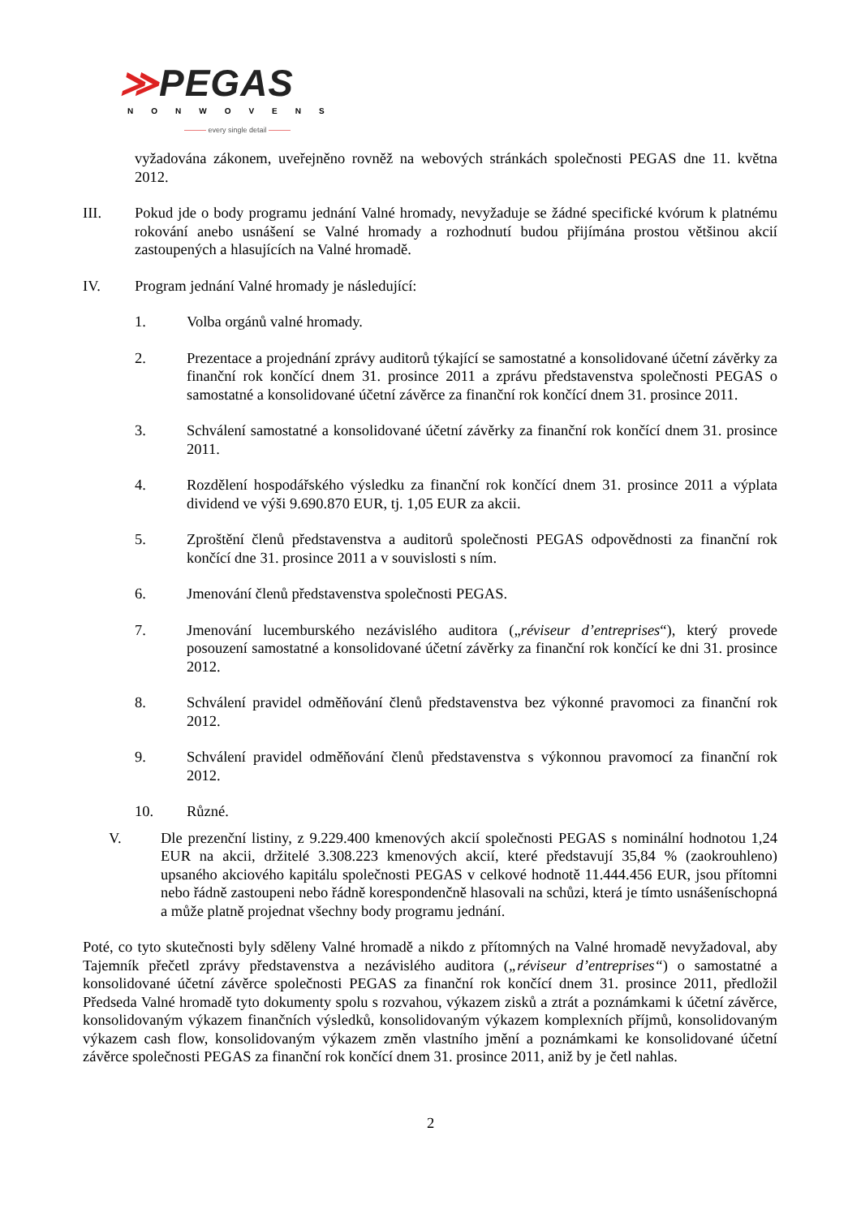≫PEGAS
NONWOVENS
——— every single detail ———
vyžadována zákonem, uveřejněno rovněž na webových stránkách společnosti PEGAS dne 11. května 2012.
III. Pokud jde o body programu jednání Valné hromady, nevyžaduje se žádné specifické kvórum k platnému rokování anebo usnášení se Valné hromady a rozhodnutí budou přijímána prostou většinou akcií zastoupených a hlasujících na Valné hromadě.
IV. Program jednání Valné hromady je následující:
1. Volba orgánů valné hromady.
2. Prezentace a projednání zprávy auditorů týkající se samostatné a konsolidované účetní závěrky za finanční rok končící dnem 31. prosince 2011 a zprávu představenstva společnosti PEGAS o samostatné a konsolidované účetní závěrce za finanční rok končící dnem 31. prosince 2011.
3. Schválení samostatné a konsolidované účetní závěrky za finanční rok končící dnem 31. prosince 2011.
4. Rozdělení hospodářského výsledku za finanční rok končící dnem 31. prosince 2011 a výplata dividend ve výši 9.690.870 EUR, tj. 1,05 EUR za akcii.
5. Zproštění členů představenstva a auditorů společnosti PEGAS odpovědnosti za finanční rok končící dne 31. prosince 2011 a v souvislosti s ním.
6. Jmenování členů představenstva společnosti PEGAS.
7. Jmenování lucemburského nezávislého auditora („réviseur d’entreprises“), který provede posouzení samostatné a konsolidované účetní závěrky za finanční rok končící ke dni 31. prosince 2012.
8. Schválení pravidel odměňování členů představenstva bez výkonné pravomoci za finanční rok 2012.
9. Schválení pravidel odměňování členů představenstva s výkonnou pravomocí za finanční rok 2012.
10. Různé.
V. Dle prezenční listiny, z 9.229.400 kmenových akcií společnosti PEGAS s nominální hodnotou 1,24 EUR na akcii, držitelé 3.308.223 kmenových akcií, které představují 35,84 % (zaokrouhleno) upsaného akciového kapitálu společnosti PEGAS v celkové hodnotě 11.444.456 EUR, jsou přítomni nebo řádně zastoupeni nebo řádně korespondenčně hlasovali na schůzi, která je tímto usnášeníschopná a může platně projednat všechny body programu jednání.
Poté, co tyto skutečnosti byly sděleny Valné hromadě a nikdo z přítomných na Valné hromadě nevyžadoval, aby Tajemník přečetl zprávy představenstva a nezávislého auditora („réviseur d’entreprises“) o samostatné a konsolidované účetní závěrce společnosti PEGAS za finanční rok končící dnem 31. prosince 2011, předložil Předseda Valné hromadě tyto dokumenty spolu s rozvahou, výkazem zisků a ztrát a poznámkami k účetní závěrce, konsolidovaným výkazem finančních výsledků, konsolidovaným výkazem komplexních příjmů, konsolidovaným výkazem cash flow, konsolidovaným výkazem změn vlastního jmění a poznámkami ke konsolidované účetní závěrce společnosti PEGAS za finanční rok končící dnem 31. prosince 2011, aniž by je četl nahlas.
2